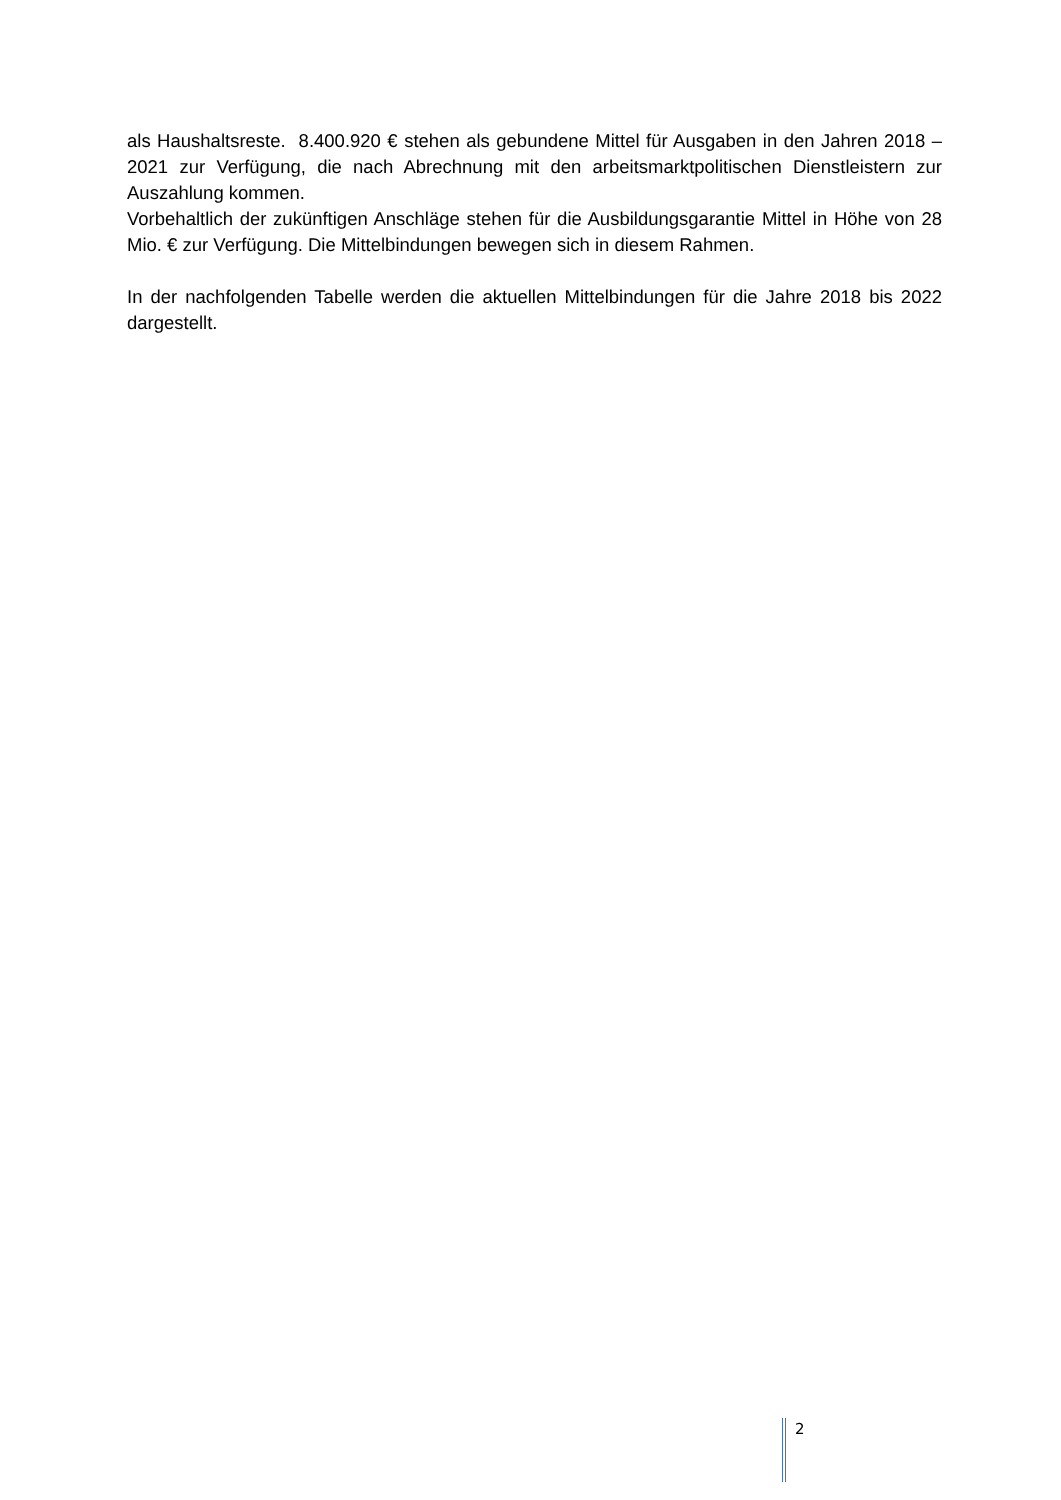als Haushaltsreste. 8.400.920 € stehen als gebundene Mittel für Ausgaben in den Jahren 2018 – 2021 zur Verfügung, die nach Abrechnung mit den arbeitsmarktpolitischen Dienstleis­tern zur Auszahlung kommen.
Vorbehaltlich der zukünftigen Anschläge stehen für die Ausbildungsgarantie Mittel in Höhe von 28 Mio. € zur Verfügung. Die Mittelbindungen bewegen sich in diesem Rahmen.
In der nachfolgenden Tabelle werden die aktuellen Mittelbindungen für die Jahre 2018 bis 2022 dargestellt.
2